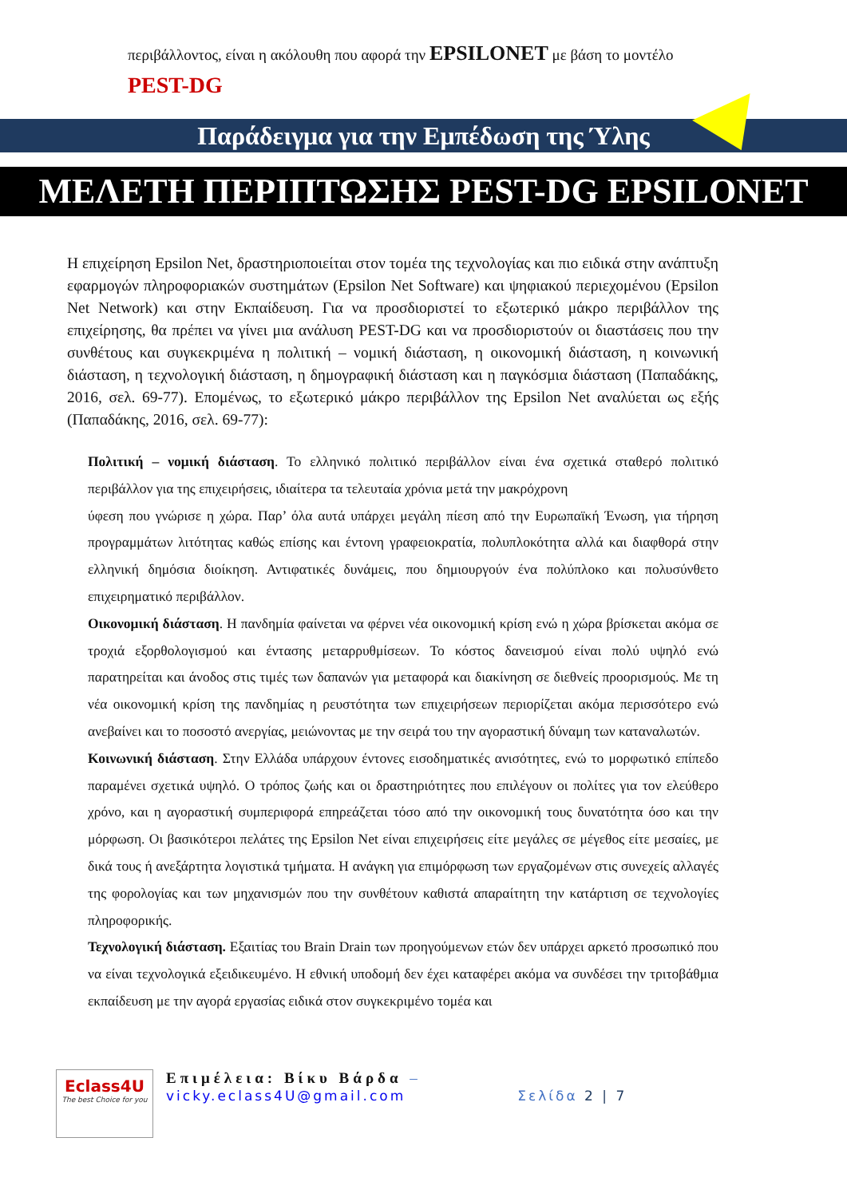περιβάλλοντος, είναι η ακόλουθη που αφορά την EPSILONET με βάση το μοντέλο PEST-DG
Παράδειγμα για την Εμπέδωση της Ύλης
ΜΕΛΕΤΗ ΠΕΡΙΠΤΩΣΗΣ PEST-DG EPSILONET
Η επιχείρηση Epsilon Net, δραστηριοποιείται στον τομέα της τεχνολογίας και πιο ειδικά στην ανάπτυξη εφαρμογών πληροφοριακών συστημάτων (Epsilon Net Software) και ψηφιακού περιεχομένου (Epsilon Net Network) και στην Εκπαίδευση. Για να προσδιοριστεί το εξωτερικό μάκρο περιβάλλον της επιχείρησης, θα πρέπει να γίνει μια ανάλυση PEST-DG και να προσδιοριστούν οι διαστάσεις που την συνθέτους και συγκεκριμένα η πολιτική – νομική διάσταση, η οικονομική διάσταση, η κοινωνική διάσταση, η τεχνολογική διάσταση, η δημογραφική διάσταση και η παγκόσμια διάσταση (Παπαδάκης, 2016, σελ. 69-77). Επομένως, το εξωτερικό μάκρο περιβάλλον της Epsilon Net αναλύεται ως εξής (Παπαδάκης, 2016, σελ. 69-77):
Πολιτική – νομική διάσταση. Το ελληνικό πολιτικό περιβάλλον είναι ένα σχετικά σταθερό πολιτικό περιβάλλον για της επιχειρήσεις, ιδιαίτερα τα τελευταία χρόνια μετά την μακρόχρονη
ύφεση που γνώρισε η χώρα. Παρ’ όλα αυτά υπάρχει μεγάλη πίεση από την Ευρωπαϊκή Ένωση, για τήρηση προγραμμάτων λιτότητας καθώς επίσης και έντονη γραφειοκρατία, πολυπλοκότητα αλλά και διαφθορά στην ελληνική δημόσια διοίκηση. Αντιφατικές δυνάμεις, που δημιουργούν ένα πολύπλοκο και πολυσύνθετο επιχειρηματικό περιβάλλον.
Οικονομική διάσταση. Η πανδημία φαίνεται να φέρνει νέα οικονομική κρίση ενώ η χώρα βρίσκεται ακόμα σε τροχιά εξορθολογισμού και έντασης μεταρρυθμίσεων. Το κόστος δανεισμού είναι πολύ υψηλό ενώ παρατηρείται και άνοδος στις τιμές των δαπανών για μεταφορά και διακίνηση σε διεθνείς προορισμούς. Με τη νέα οικονομική κρίση της πανδημίας η ρευστότητα των επιχειρήσεων περιορίζεται ακόμα περισσότερο ενώ ανεβαίνει και το ποσοστό ανεργίας, μειώνοντας με την σειρά του την αγοραστική δύναμη των καταναλωτών.
Κοινωνική διάσταση. Στην Ελλάδα υπάρχουν έντονες εισοδηματικές ανισότητες, ενώ το μορφωτικό επίπεδο παραμένει σχετικά υψηλό. Ο τρόπος ζωής και οι δραστηριότητες που επιλέγουν οι πολίτες για τον ελεύθερο χρόνο, και η αγοραστική συμπεριφορά επηρεάζεται τόσο από την οικονομική τους δυνατότητα όσο και την μόρφωση. Οι βασικότεροι πελάτες της Epsilon Net είναι επιχειρήσεις είτε μεγάλες σε μέγεθος είτε μεσαίες, με δικά τους ή ανεξάρτητα λογιστικά τμήματα. Η ανάγκη για επιμόρφωση των εργαζομένων στις συνεχείς αλλαγές της φορολογίας και των μηχανισμών που την συνθέτουν καθιστά απαραίτητη την κατάρτιση σε τεχνολογίες πληροφορικής.
Τεχνολογική διάσταση. Εξαιτίας του Brain Drain των προηγούμενων ετών δεν υπάρχει αρκετό προσωπικό που να είναι τεχνολογικά εξειδικευμένο. Η εθνική υποδομή δεν έχει καταφέρει ακόμα να συνδέσει την τριτοβάθμια εκπαίδευση με την αγορά εργασίας ειδικά στον συγκεκριμένο τομέα και
Eclass4U
The best Choice for you
Επιμέλεια: Βίκυ Βάρδα –
vicky.eclass4U@gmail.com Σελίδα 2 | 7